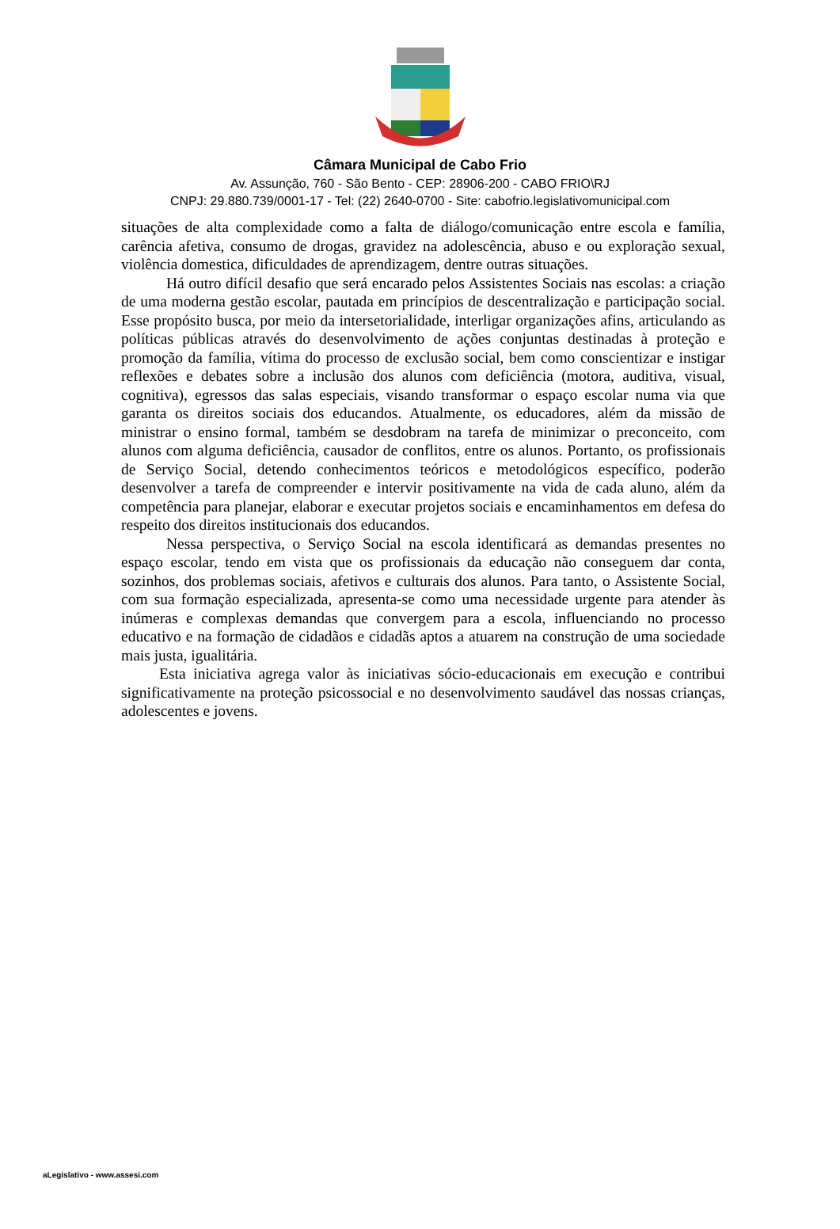Câmara Municipal de Cabo Frio
Av. Assunção, 760 - São Bento - CEP: 28906-200 - CABO FRIO\RJ
CNPJ: 29.880.739/0001-17 - Tel: (22) 2640-0700 - Site: cabofrio.legislativomunicipal.com
situações de alta complexidade como a falta de diálogo/comunicação entre escola e família, carência afetiva, consumo de drogas, gravidez na adolescência, abuso e ou exploração sexual, violência domestica, dificuldades de aprendizagem, dentre outras situações.
Há outro difícil desafio que será encarado pelos Assistentes Sociais nas escolas: a criação de uma moderna gestão escolar, pautada em princípios de descentralização e participação social. Esse propósito busca, por meio da intersetorialidade, interligar organizações afins, articulando as políticas públicas através do desenvolvimento de ações conjuntas destinadas à proteção e promoção da família, vítima do processo de exclusão social, bem como conscientizar e instigar reflexões e debates sobre a inclusão dos alunos com deficiência (motora, auditiva, visual, cognitiva), egressos das salas especiais, visando transformar o espaço escolar numa via que garanta os direitos sociais dos educandos. Atualmente, os educadores, além da missão de ministrar o ensino formal, também se desdobram na tarefa de minimizar o preconceito, com alunos com alguma deficiência, causador de conflitos, entre os alunos. Portanto, os profissionais de Serviço Social, detendo conhecimentos teóricos e metodológicos específico, poderão desenvolver a tarefa de compreender e intervir positivamente na vida de cada aluno, além da competência para planejar, elaborar e executar projetos sociais e encaminhamentos em defesa do respeito dos direitos institucionais dos educandos.
Nessa perspectiva, o Serviço Social na escola identificará as demandas presentes no espaço escolar, tendo em vista que os profissionais da educação não conseguem dar conta, sozinhos, dos problemas sociais, afetivos e culturais dos alunos. Para tanto, o Assistente Social, com sua formação especializada, apresenta-se como uma necessidade urgente para atender às inúmeras e complexas demandas que convergem para a escola, influenciando no processo educativo e na formação de cidadãos e cidadãs aptos a atuarem na construção de uma sociedade mais justa, igualitária.
Esta iniciativa agrega valor às iniciativas sócio-educacionais em execução e contribui significativamente na proteção psicossocial e no desenvolvimento saudável das nossas crianças, adolescentes e jovens.
aLegislativo - www.assesi.com